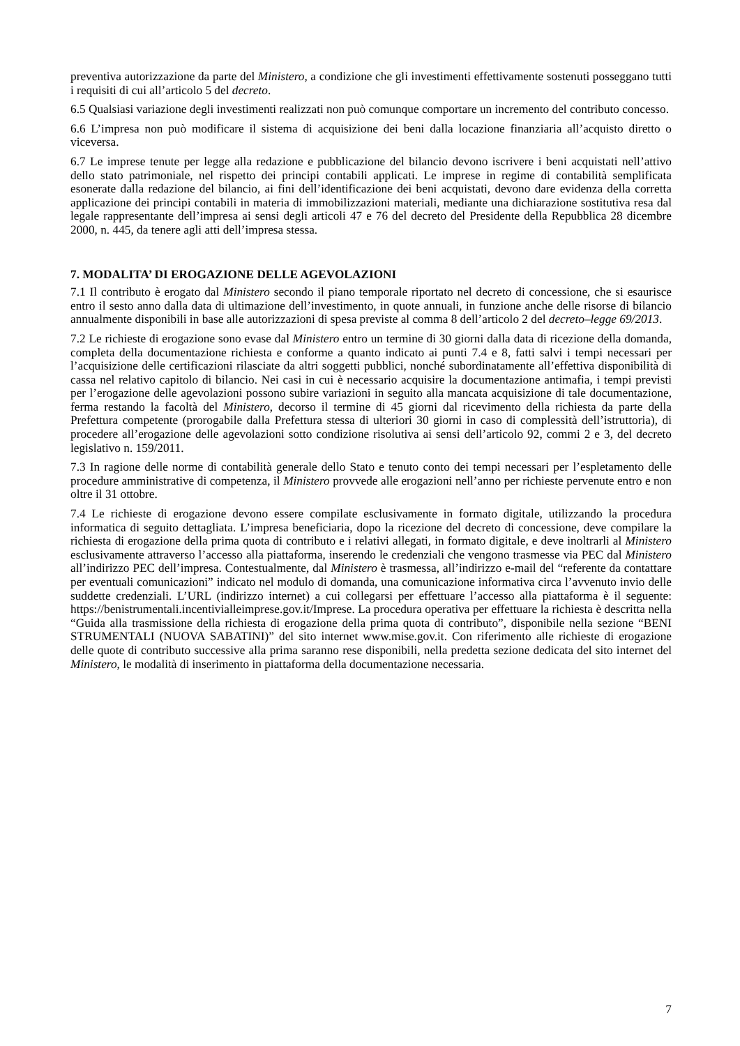preventiva autorizzazione da parte del Ministero, a condizione che gli investimenti effettivamente sostenuti posseggano tutti i requisiti di cui all’articolo 5 del decreto.
6.5 Qualsiasi variazione degli investimenti realizzati non può comunque comportare un incremento del contributo concesso.
6.6 L’impresa non può modificare il sistema di acquisizione dei beni dalla locazione finanziaria all’acquisto diretto o viceversa.
6.7 Le imprese tenute per legge alla redazione e pubblicazione del bilancio devono iscrivere i beni acquistati nell’attivo dello stato patrimoniale, nel rispetto dei principi contabili applicati. Le imprese in regime di contabilità semplificata esonerate dalla redazione del bilancio, ai fini dell’identificazione dei beni acquistati, devono dare evidenza della corretta applicazione dei principi contabili in materia di immobilizzazioni materiali, mediante una dichiarazione sostitutiva resa dal legale rappresentante dell’impresa ai sensi degli articoli 47 e 76 del decreto del Presidente della Repubblica 28 dicembre 2000, n. 445, da tenere agli atti dell’impresa stessa.
7. MODALITA’ DI EROGAZIONE DELLE AGEVOLAZIONI
7.1 Il contributo è erogato dal Ministero secondo il piano temporale riportato nel decreto di concessione, che si esaurisce entro il sesto anno dalla data di ultimazione dell’investimento, in quote annuali, in funzione anche delle risorse di bilancio annualmente disponibili in base alle autorizzazioni di spesa previste al comma 8 dell’articolo 2 del decreto–legge 69/2013.
7.2 Le richieste di erogazione sono evase dal Ministero entro un termine di 30 giorni dalla data di ricezione della domanda, completa della documentazione richiesta e conforme a quanto indicato ai punti 7.4 e 8, fatti salvi i tempi necessari per l’acquisizione delle certificazioni rilasciate da altri soggetti pubblici, nonché subordinatamente all’effettiva disponibilità di cassa nel relativo capitolo di bilancio. Nei casi in cui è necessario acquisire la documentazione antimafia, i tempi previsti per l’erogazione delle agevolazioni possono subire variazioni in seguito alla mancata acquisizione di tale documentazione, ferma restando la facoltà del Ministero, decorso il termine di 45 giorni dal ricevimento della richiesta da parte della Prefettura competente (prorogabile dalla Prefettura stessa di ulteriori 30 giorni in caso di complessità dell’istruttoria), di procedere all’erogazione delle agevolazioni sotto condizione risolutiva ai sensi dell’articolo 92, commi 2 e 3, del decreto legislativo n. 159/2011.
7.3 In ragione delle norme di contabilità generale dello Stato e tenuto conto dei tempi necessari per l’espletamento delle procedure amministrative di competenza, il Ministero provvede alle erogazioni nell’anno per richieste pervenute entro e non oltre il 31 ottobre.
7.4 Le richieste di erogazione devono essere compilate esclusivamente in formato digitale, utilizzando la procedura informatica di seguito dettagliata. L’impresa beneficiaria, dopo la ricezione del decreto di concessione, deve compilare la richiesta di erogazione della prima quota di contributo e i relativi allegati, in formato digitale, e deve inoltrarli al Ministero esclusivamente attraverso l’accesso alla piattaforma, inserendo le credenziali che vengono trasmesse via PEC dal Ministero all’indirizzo PEC dell’impresa. Contestualmente, dal Ministero è trasmessa, all’indirizzo e-mail del “referente da contattare per eventuali comunicazioni” indicato nel modulo di domanda, una comunicazione informativa circa l’avvenuto invio delle suddette credenziali. L’URL (indirizzo internet) a cui collegarsi per effettuare l’accesso alla piattaforma è il seguente: https://benistrumentali.incentivialleimprese.gov.it/Imprese. La procedura operativa per effettuare la richiesta è descritta nella “Guida alla trasmissione della richiesta di erogazione della prima quota di contributo”, disponibile nella sezione “BENI STRUMENTALI (NUOVA SABATINI)” del sito internet www.mise.gov.it. Con riferimento alle richieste di erogazione delle quote di contributo successive alla prima saranno rese disponibili, nella predetta sezione dedicata del sito internet del Ministero, le modalità di inserimento in piattaforma della documentazione necessaria.
7